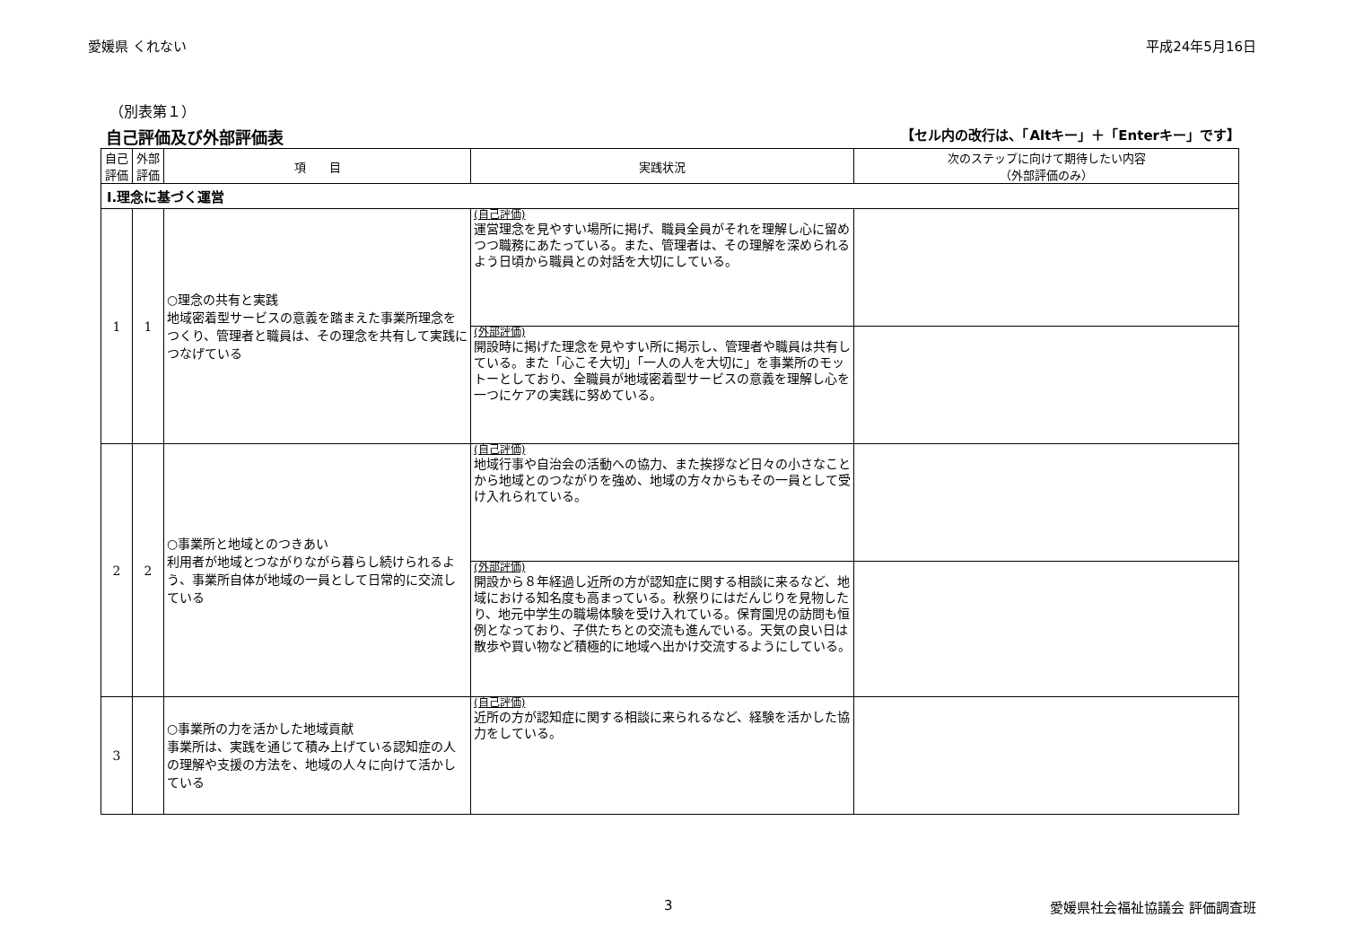愛媛県 くれない 平成24年5月16日
（別表第１）
自己評価及び外部評価表 【セル内の改行は、「Altキー」＋「Enterキー」です】
| 自己 評価 | 外部 評価 | 項 目 | 実践状況 | 次のステップに向けて期待したい内容 （外部評価のみ） |
| --- | --- | --- | --- | --- |
| Ⅰ.理念に基づく運営 | | | | |
| 1 | 1 | ○理念の共有と実践 地域密着型サービスの意義を踏まえた事業所理念をつくり、管理者と職員は、その理念を共有して実践につなげている | (自己評価) 運営理念を見やすい場所に掲げ、職員全員がそれを理解し心に留めつつ職務にあたっている。また、管理者は、その理解を深められるよう日頃から職員との対話を大切にしている。 | |
| | | | (外部評価) 開設時に掲げた理念を見やすい所に掲示し、管理者や職員は共有している。また「心こそ大切」「一人の人を大切に」を事業所のモットーとしており、全職員が地域密着型サービスの意義を理解し心を一つにケアの実践に努めている。 | |
| 2 | 2 | ○事業所と地域とのつきあい 利用者が地域とつながりながら暮らし続けられるよう、事業所自体が地域の一員として日常的に交流している | (自己評価) 地域行事や自治会の活動への協力、また挨拶など日々の小さなことから地域とのつながりを強め、地域の方々からもその一員として受け入れられている。 | |
| | | | (外部評価) 開設から８年経過し近所の方が認知症に関する相談に来るなど、地域における知名度も高まっている。秋祭りにはだんじりを見物したり、地元中学生の職場体験を受け入れている。保育園児の訪問も恒例となっており、子供たちとの交流も進んでいる。天気の良い日は散歩や買い物など積極的に地域へ出かけ交流するようにしている。 | |
| 3 | | ○事業所の力を活かした地域貢献 事業所は、実践を通じて積み上げている認知症の人の理解や支援の方法を、地域の人々に向けて活かしている | (自己評価) 近所の方が認知症に関する相談に来られるなど、経験を活かした協力をしている。 | |
3 愛媛県社会福祉協議会 評価調査班